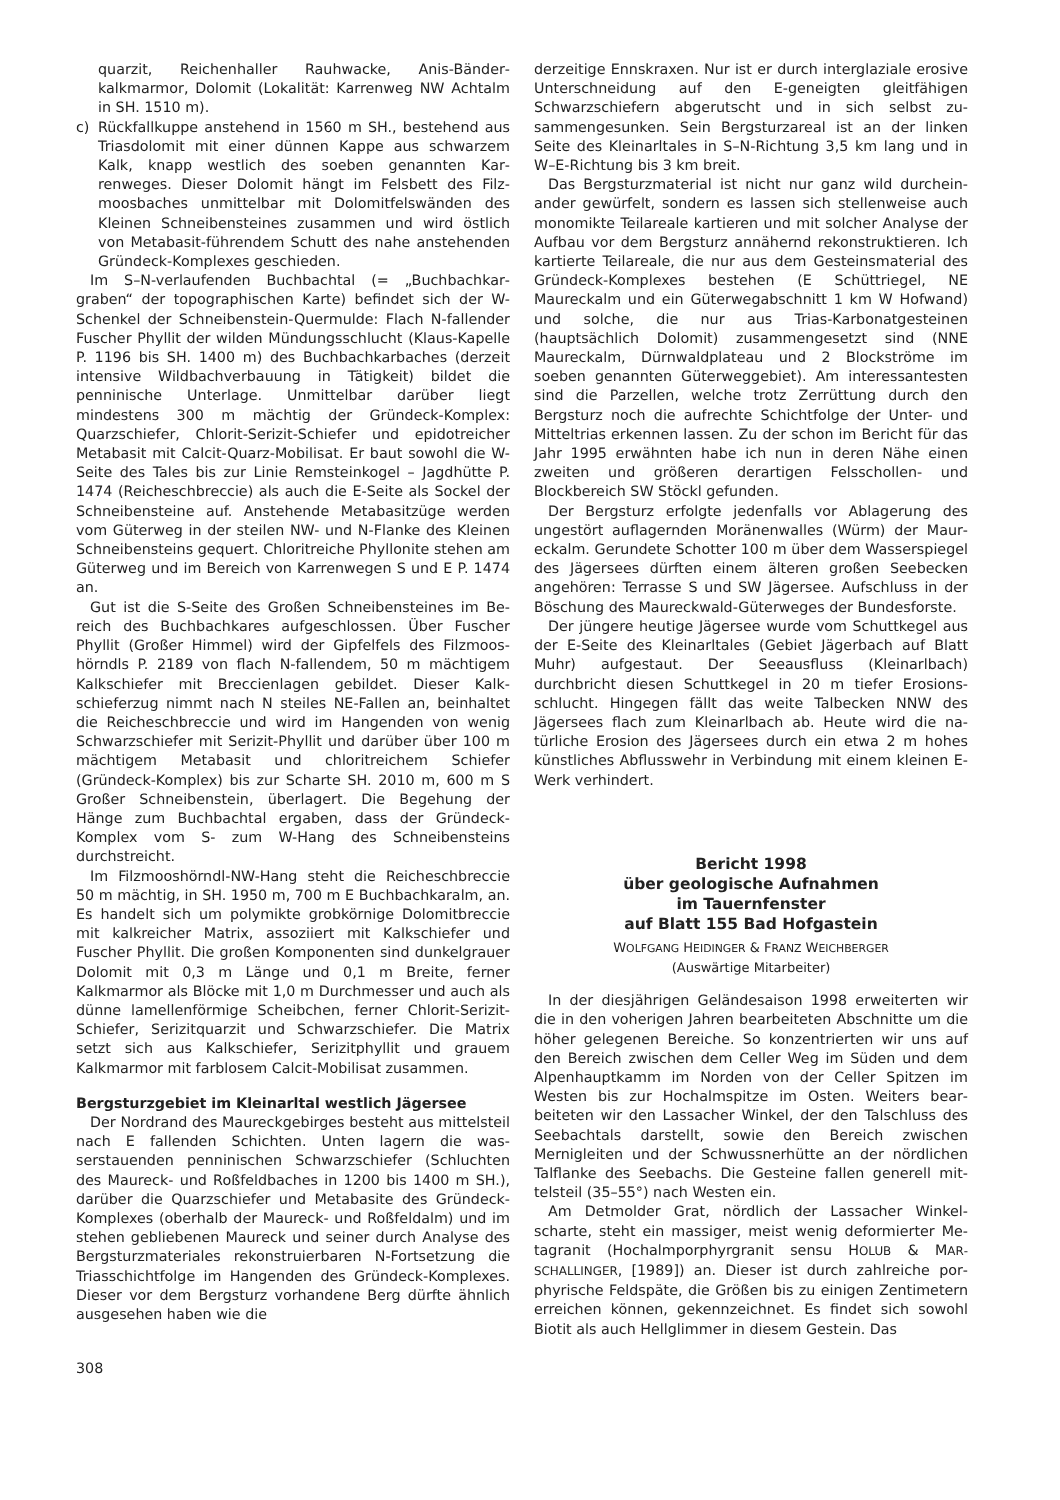quarzit, Reichenhaller Rauhwacke, Anis-Bänder­kalkmarmor, Dolomit (Lokalität: Karrenweg NW Acht­alm in SH. 1510 m).
c) Rückfallkuppe anstehend in 1560 m SH., bestehend aus Triasdolomit mit einer dünnen Kappe aus schwar­zem Kalk, knapp westlich des soeben genannten Kar­renweges. Dieser Dolomit hängt im Felsbett des Filz­moosbaches unmittelbar mit Dolomitfelswänden des Kleinen Schneibensteines zusammen und wird östlich von Metabasit-führendem Schutt des nahe anstehen­den Gründeck-Komplexes geschieden.
Im S–N-verlaufenden Buchbachtal (= „Buchbachkar­graben“ der topographischen Karte) befindet sich der W-Schenkel der Schneibenstein-Quermulde: Flach N-fal­lender Fuscher Phyllit der wilden Mündungsschlucht (Klaus-Kapelle P. 1196 bis SH. 1400 m) des Buchbach­karbaches (derzeit intensive Wildbachverbauung in Tä­tigkeit) bildet die penninische Unterlage. Unmittelbar dar­über liegt mindestens 300 m mächtig der Gründeck-Komplex: Quarzschiefer, Chlorit-Serizit-Schiefer und epidotreicher Metabasit mit Calcit-Quarz-Mobilisat. Er baut sowohl die W-Seite des Tales bis zur Linie Remstein­kogel – Jagdhütte P. 1474 (Reicheschbreccie) als auch die E-Seite als Sockel der Schneibensteine auf. Anste­hende Metabasitzüge werden vom Güterweg in der stei­len NW- und N-Flanke des Kleinen Schneibensteins ge­quert. Chloritreiche Phyllonite stehen am Güterweg und im Bereich von Karrenwegen S und E P. 1474 an.
Gut ist die S-Seite des Großen Schneibensteines im Be­reich des Buchbachkares aufgeschlossen. Über Fuscher Phyllit (Großer Himmel) wird der Gipfelfels des Filzmoos­hörndls P. 2189 von flach N-fallendem, 50 m mächtigem Kalkschiefer mit Breccienlagen gebildet. Dieser Kalk­schieferzug nimmt nach N steiles NE-Fallen an, beinhaltet die Reicheschbreccie und wird im Hangenden von wenig Schwarzschiefer mit Serizit-Phyllit und darüber über 100 m mächtigem Metabasit und chloritreichem Schiefer (Gründeck-Komplex) bis zur Scharte SH. 2010 m, 600 m S Großer Schneibenstein, überlagert. Die Begehung der Hänge zum Buchbachtal ergaben, dass der Gründeck-Komplex vom S- zum W-Hang des Schneibensteins durchstreicht.
Im Filzmooshörndl-NW-Hang steht die Reicheschbrec­cie 50 m mächtig, in SH. 1950 m, 700 m E Buchbachkar­alm, an. Es handelt sich um polymikte grobkörnige Dolo­mitbreccie mit kalkreicher Matrix, assoziiert mit Kalk­schiefer und Fuscher Phyllit. Die großen Komponenten sind dunkelgrauer Dolomit mit 0,3 m Länge und 0,1 m Breite, ferner Kalkmarmor als Blöcke mit 1,0 m Durch­messer und auch als dünne lamellenförmige Scheibchen, ferner Chlorit-Serizit-Schiefer, Serizitquarzit und Schwarzschiefer. Die Matrix setzt sich aus Kalkschiefer, Serizitphyllit und grauem Kalkmarmor mit farblosem Cal­cit-Mobilisat zusammen.
Bergsturzgebiet im Kleinarltal westlich Jägersee
Der Nordrand des Maureckgebirges besteht aus mittel­steil nach E fallenden Schichten. Unten lagern die was­serstauenden penninischen Schwarzschiefer (Schluch­ten des Maureck- und Roßfeldbaches in 1200 bis 1400 m SH.), darüber die Quarzschiefer und Metabasite des Gründeck-Komplexes (oberhalb der Maureck- und Roß­feldalm) und im stehen gebliebenen Maureck und seiner durch Analyse des Bergsturzmateriales rekonstruierba­ren N-Fortsetzung die Triasschichtfolge im Hangenden des Gründeck-Komplexes. Dieser vor dem Bergsturz vor­handene Berg dürfte ähnlich ausgesehen haben wie die
derzeitige Ennskraxen. Nur ist er durch interglaziale ero­sive Unterschneidung auf den E-geneigten gleitfähigen Schwarzschiefern abgerutscht und in sich selbst zu­sammengesunken. Sein Bergsturzareal ist an der linken Seite des Kleinarltales in S–N-Richtung 3,5 km lang und in W–E-Richtung bis 3 km breit.
Das Bergsturzmaterial ist nicht nur ganz wild durchein­ander gewürfelt, sondern es lassen sich stellenweise auch monomikte Teilareale kartieren und mit solcher Ana­lyse der Aufbau vor dem Bergsturz annähernd rekons­truktieren. Ich kartierte Teilareale, die nur aus dem Ge­steinsmaterial des Gründeck-Komplexes bestehen (E Schüttriegel, NE Maureckalm und ein Güterwegabschnitt 1 km W Hofwand) und solche, die nur aus Trias-Karbonat­gesteinen (hauptsächlich Dolomit) zusammengesetzt sind (NNE Maureckalm, Dürnwaldplateau und 2 Block­ströme im soeben genannten Güterweggebiet). Am inter­essantesten sind die Parzellen, welche trotz Zerrüttung durch den Bergsturz noch die aufrechte Schichtfolge der Unter- und Mitteltrias erkennen lassen. Zu der schon im Bericht für das Jahr 1995 erwähnten habe ich nun in deren Nähe einen zweiten und größeren derartigen Felsschol­len- und Blockbereich SW Stöckl gefunden.
Der Bergsturz erfolgte jedenfalls vor Ablagerung des ungestört auflagernden Moränenwalles (Würm) der Maur­eckalm. Gerundete Schotter 100 m über dem Wasser­spiegel des Jägersees dürften einem älteren großen See­becken angehören: Terrasse S und SW Jägersee. Auf­schluss in der Böschung des Maureckwald-Güterweges der Bundesforste.
Der jüngere heutige Jägersee wurde vom Schuttkegel aus der E-Seite des Kleinarltales (Gebiet Jägerbach auf Blatt Muhr) aufgestaut. Der Seeausfluss (Kleinarlbach) durchbricht diesen Schuttkegel in 20 m tiefer Erosions­schlucht. Hingegen fällt das weite Talbecken NNW des Jägersees flach zum Kleinarlbach ab. Heute wird die na­türliche Erosion des Jägersees durch ein etwa 2 m hohes künstliches Abflusswehr in Verbindung mit einem kleinen E-Werk verhindert.
Bericht 1998
über geologische Aufnahmen
im Tauernfenster
auf Blatt 155 Bad Hofgastein
WOLFGANG HEIDINGER & FRANZ WEICHBERGER
(Auswärtige Mitarbeiter)
In der diesjährigen Geländesaison 1998 erweiterten wir die in den voherigen Jahren bearbeiteten Abschnitte um die höher gelegenen Bereiche. So konzentrierten wir uns auf den Bereich zwischen dem Celler Weg im Süden und dem Alpenhauptkamm im Norden von der Celler Spitzen im Westen bis zur Hochalmspitze im Osten. Weiters bear­beiteten wir den Lassacher Winkel, der den Talschluss des Seebachtals darstellt, sowie den Bereich zwischen Mernigleiten und der Schwussnerhütte an der nördlichen Talflanke des Seebachs. Die Gesteine fallen generell mit­telsteil (35–55°) nach Westen ein.
Am Detmolder Grat, nördlich der Lassacher Winkel­scharte, steht ein massiger, meist wenig deformierter Me­tagranit (Hochalmporphyrgranit sensu HOLUB & MAR­SCHALLINGER, [1989]) an. Dieser ist durch zahlreiche por­phyrische Feldspäte, die Größen bis zu einigen Zentime­tern erreichen können, gekennzeichnet. Es findet sich so­wohl Biotit als auch Hellglimmer in diesem Gestein. Das
308